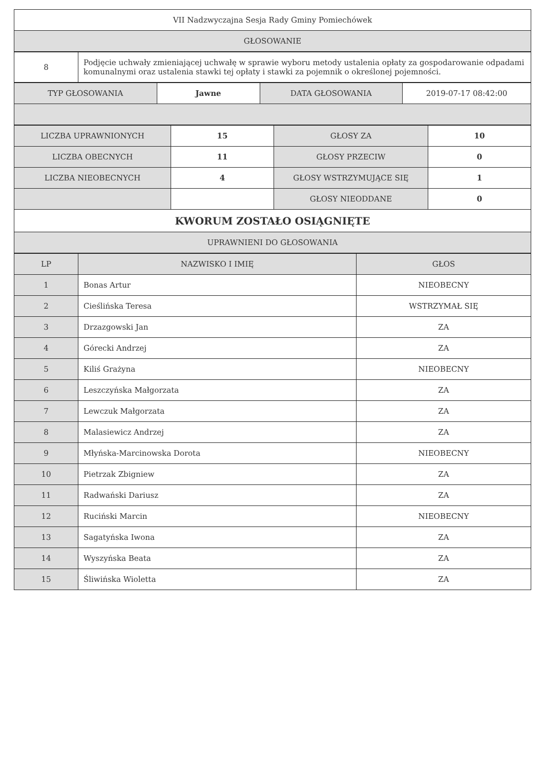| VII Nadzwyczajna Sesja Rady Gminy Pomiechówek |
| GŁOSOWANIE |
| 8 | Podjęcie uchwały zmieniającej uchwałę w sprawie wyboru metody ustalenia opłaty za gospodarowanie odpadami komunalnymi oraz ustalenia stawki tej opłaty i stawki za pojemnik o określonej pojemności. |
| TYP GŁOSOWANIA | Jawne | DATA GŁOSOWANIA | 2019-07-17 08:42:00 |
| LICZBA UPRAWNIONYCH | 15 | GŁOSY ZA | 10 |
| LICZBA OBECNYCH | 11 | GŁOSY PRZECIW | 0 |
| LICZBA NIEOBECNYCH | 4 | GŁOSY WSTRZYMUJĄCE SIĘ | 1 |
| | | GŁOSY NIEODDANE | 0 |
| KWORUM ZOSTAŁO OSIĄGNIĘTE | | | |
| UPRAWNIENI DO GŁOSOWANIA | | | |
| LP | NAZWISKO I IMIĘ | GŁOS |
| --- | --- | --- |
| 1 | Bonas Artur | NIEOBECNY |
| 2 | Cieślińska Teresa | WSTRZYMAŁ SIĘ |
| 3 | Drzazgowski Jan | ZA |
| 4 | Górecki Andrzej | ZA |
| 5 | Kiliś Grażyna | NIEOBECNY |
| 6 | Leszczyńska Małgorzata | ZA |
| 7 | Lewczuk Małgorzata | ZA |
| 8 | Malasiewicz Andrzej | ZA |
| 9 | Młyńska-Marcinowska Dorota | NIEOBECNY |
| 10 | Pietrzak Zbigniew | ZA |
| 11 | Radwański Dariusz | ZA |
| 12 | Ruciński Marcin | NIEOBECNY |
| 13 | Sagatyńska Iwona | ZA |
| 14 | Wyszyńska Beata | ZA |
| 15 | Śliwińska Wioletta | ZA |